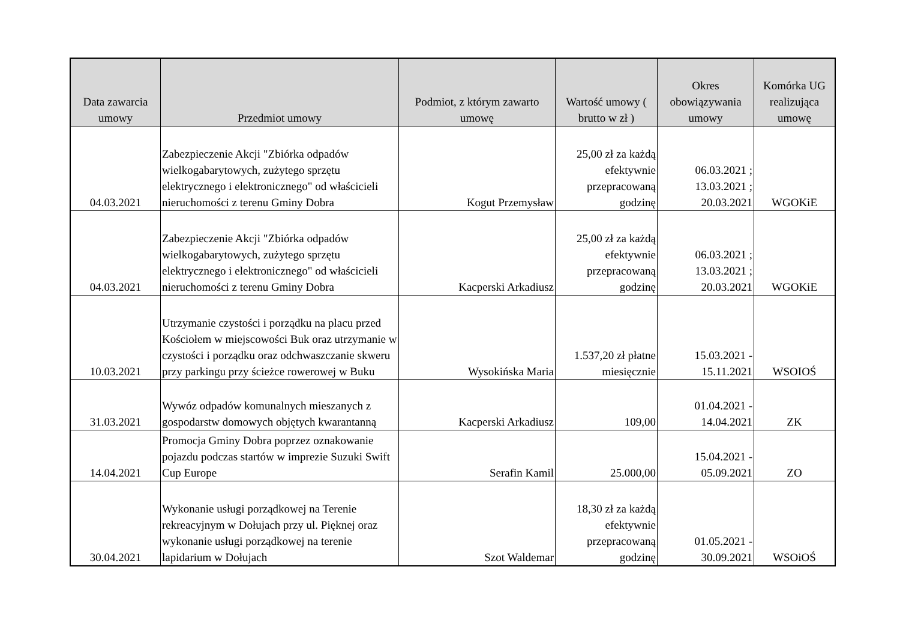| Data zawarcia umowy | Przedmiot umowy | Podmiot, z którym zawarto umowę | Wartość umowy ( brutto w zł ) | Okres obowiązywania umowy | Komórka UG realizująca umowę |
| --- | --- | --- | --- | --- | --- |
| 04.03.2021 | Zabezpieczenie Akcji "Zbiórka odpadów wielkogabarytowych, zużytego sprzętu elektrycznego i elektronicznego" od właścicieli nieruchomości z terenu Gminy Dobra | Kogut Przemysław | 25,00 zł za każdą efektywnie przepracowaną godzinę | 06.03.2021 ; 13.03.2021 ; 20.03.2021 | WGOKiE |
| 04.03.2021 | Zabezpieczenie Akcji "Zbiórka odpadów wielkogabarytowych, zużytego sprzętu elektrycznego i elektronicznego" od właścicieli nieruchomości z terenu Gminy Dobra | Kacperski Arkadiusz | 25,00 zł za każdą efektywnie przepracowaną godzinę | 06.03.2021 ; 13.03.2021 ; 20.03.2021 | WGOKiE |
| 10.03.2021 | Utrzymanie czystości i porządku na placu przed Kościołem w miejscowości Buk oraz utrzymanie w czystości i porządku oraz odchwaszczanie skweru przy parkingu przy ścieżce rowerowej w Buku | Wysokińska Maria | 1.537,20 zł płatne miesięcznie | 15.03.2021 - 15.11.2021 | WSOIOŚ |
| 31.03.2021 | Wywóz odpadów komunalnych mieszanych z gospodarstw domowych objętych kwarantanną | Kacperski Arkadiusz | 109,00 | 01.04.2021 - 14.04.2021 | ZK |
| 14.04.2021 | Promocja Gminy Dobra poprzez oznakowanie pojazdu podczas startów w imprezie Suzuki Swift Cup Europe | Serafin Kamil | 25.000,00 | 15.04.2021 - 05.09.2021 | ZO |
| 30.04.2021 | Wykonanie usługi porządkowej na Terenie rekreacyjnym w Dołujach przy ul. Pięknej oraz wykonanie usługi porządkowej na terenie lapidarium w Dołujach | Szot Waldemar | 18,30 zł za każdą efektywnie przepracowaną godzinę | 01.05.2021 - 30.09.2021 | WSOiOŚ |